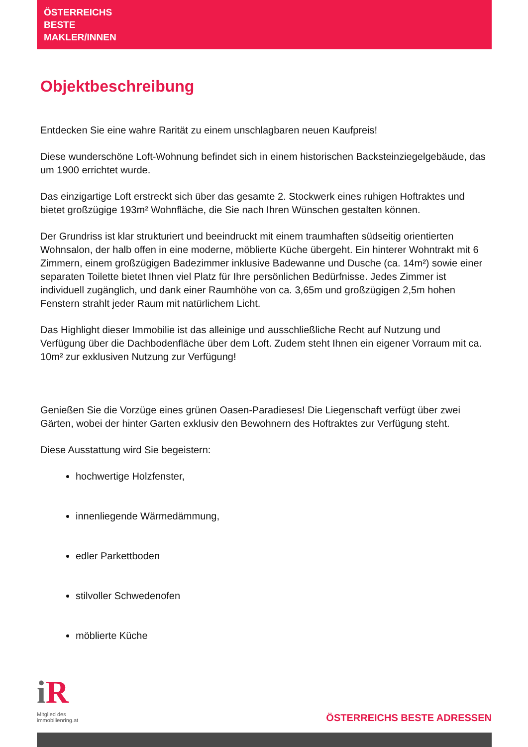ÖSTERREICHS
BESTE
MAKLER/INNEN
Objektbeschreibung
Entdecken Sie eine wahre Rarität zu einem unschlagbaren neuen Kaufpreis!
Diese wunderschöne Loft-Wohnung befindet sich in einem historischen Backsteinziegelgebäude, das um 1900 errichtet wurde.
Das einzigartige Loft erstreckt sich über das gesamte 2. Stockwerk eines ruhigen Hoftraktes und bietet großzügige 193m² Wohnfläche, die Sie nach Ihren Wünschen gestalten können.
Der Grundriss ist klar strukturiert und beeindruckt mit einem traumhaften südseitig orientierten Wohnsalon, der halb offen in eine moderne, möblierte Küche übergeht. Ein hinterer Wohntrakt mit 6 Zimmern, einem großzügigen Badezimmer inklusive Badewanne und Dusche (ca. 14m²) sowie einer separaten Toilette bietet Ihnen viel Platz für Ihre persönlichen Bedürfnisse. Jedes Zimmer ist individuell zugänglich, und dank einer Raumhöhe von ca. 3,65m und großzügigen 2,5m hohen Fenstern strahlt jeder Raum mit natürlichem Licht.
Das Highlight dieser Immobilie ist das alleinige und ausschließliche Recht auf Nutzung und Verfügung über die Dachbodenfläche über dem Loft. Zudem steht Ihnen ein eigener Vorraum mit ca. 10m² zur exklusiven Nutzung zur Verfügung!
Genießen Sie die Vorzüge eines grünen Oasen-Paradieses! Die Liegenschaft verfügt über zwei Gärten, wobei der hinter Garten exklusiv den Bewohnern des Hoftraktes zur Verfügung steht.
Diese Ausstattung wird Sie begeistern:
hochwertige Holzfenster,
innenliegende Wärmedämmung,
edler Parkettboden
stilvoller Schwedenofen
möblierte Küche
i R
Mitglied des
immobilienring.at
ÖSTERREICHS BESTE ADRESSEN